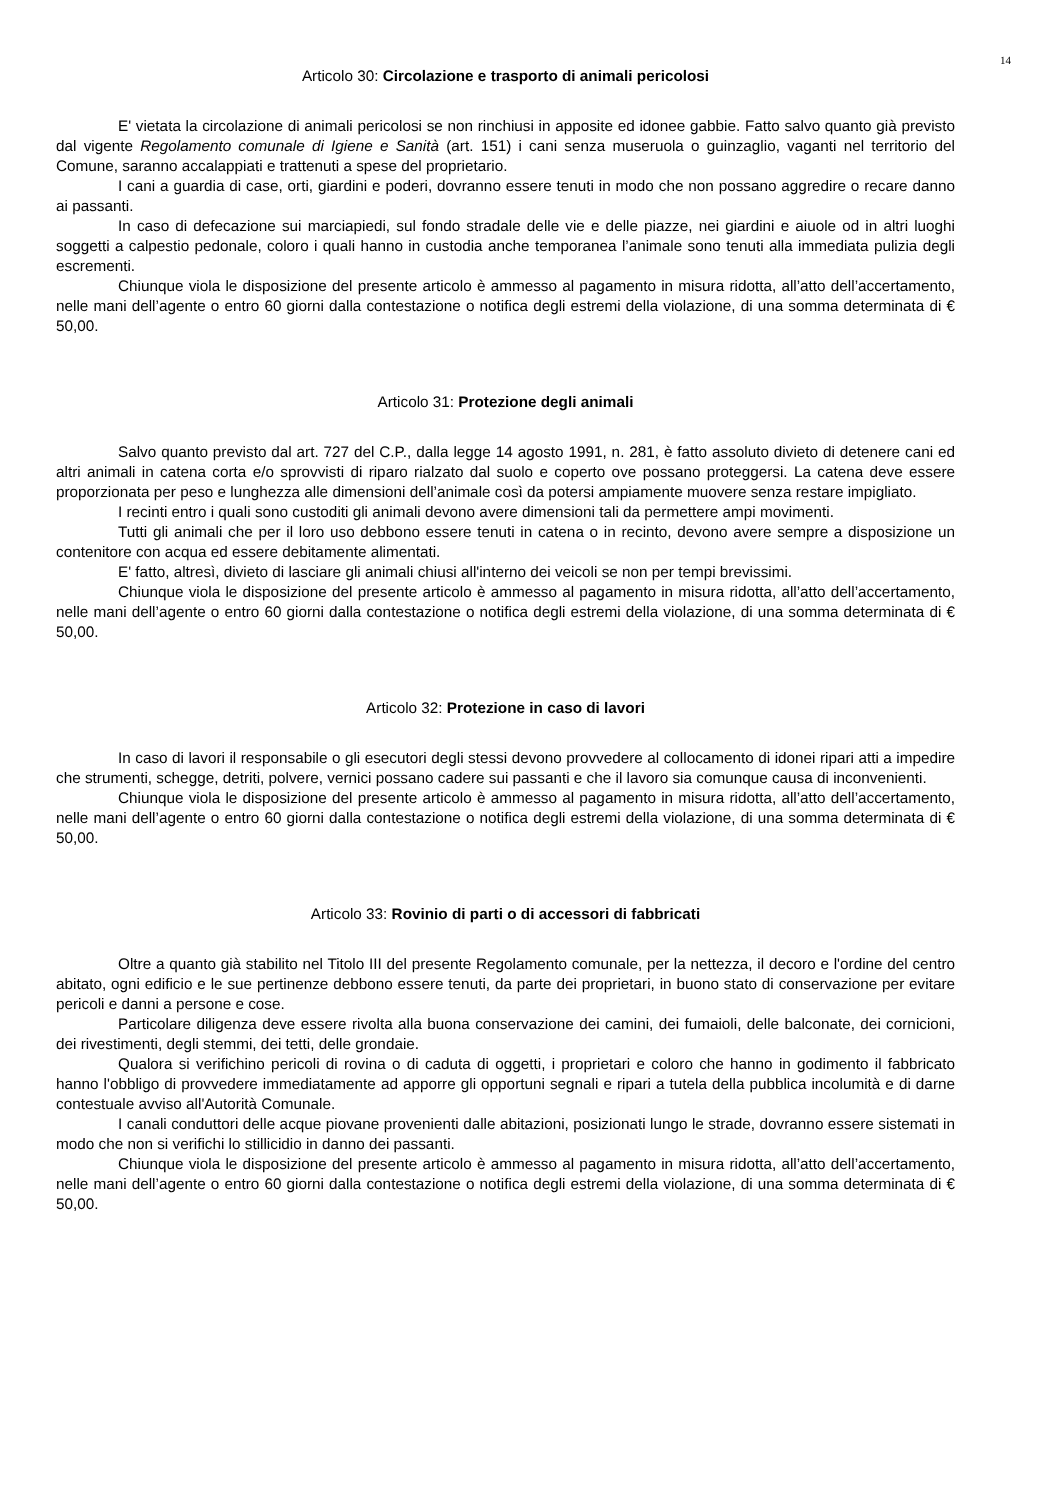14
Articolo 30: Circolazione e trasporto di animali pericolosi
E' vietata la circolazione di animali pericolosi se non rinchiusi in apposite ed idonee gabbie. Fatto salvo quanto già previsto dal vigente Regolamento comunale di Igiene e Sanità (art. 151) i cani senza museruola o guinzaglio, vaganti nel territorio del Comune, saranno accalappiati e trattenuti a spese del proprietario.
I cani a guardia di case, orti, giardini e poderi, dovranno essere tenuti in modo che non possano aggredire o recare danno ai passanti.
In caso di defecazione sui marciapiedi, sul fondo stradale delle vie e delle piazze, nei giardini e aiuole od in altri luoghi soggetti a calpestio pedonale, coloro i quali hanno in custodia anche temporanea l’animale sono tenuti alla immediata pulizia degli escrementi.
Chiunque viola le disposizione del presente articolo è ammesso al pagamento in misura ridotta, all’atto dell’accertamento, nelle mani dell’agente o entro 60 giorni dalla contestazione o notifica degli estremi della violazione, di una somma determinata di € 50,00.
Articolo 31: Protezione degli animali
Salvo quanto previsto dal art. 727 del C.P., dalla legge 14 agosto 1991, n. 281, è fatto assoluto divieto di detenere cani ed altri animali in catena corta e/o sprovvisti di riparo rialzato dal suolo e coperto ove possano proteggersi. La catena deve essere proporzionata per peso e lunghezza alle dimensioni dell’animale così da potersi ampiamente muovere senza restare impigliato.
I recinti entro i quali sono custoditi gli animali devono avere dimensioni tali da permettere ampi movimenti.
Tutti gli animali che per il loro uso debbono essere tenuti in catena o in recinto, devono avere sempre a disposizione un contenitore con acqua ed essere debitamente alimentati.
E' fatto, altresì, divieto di lasciare gli animali chiusi all'interno dei veicoli se non per tempi brevissimi.
Chiunque viola le disposizione del presente articolo è ammesso al pagamento in misura ridotta, all’atto dell’accertamento, nelle mani dell’agente o entro 60 giorni dalla contestazione o notifica degli estremi della violazione, di una somma determinata di € 50,00.
Articolo 32: Protezione in caso di lavori
In caso di lavori il responsabile o gli esecutori degli stessi devono provvedere al collocamento di idonei ripari atti a impedire che strumenti, schegge, detriti, polvere, vernici possano cadere sui passanti e che il lavoro sia comunque causa di inconvenienti.
Chiunque viola le disposizione del presente articolo è ammesso al pagamento in misura ridotta, all’atto dell’accertamento, nelle mani dell’agente o entro 60 giorni dalla contestazione o notifica degli estremi della violazione, di una somma determinata di € 50,00.
Articolo 33: Rovinio di parti o di accessori di fabbricati
Oltre a quanto già stabilito nel Titolo III del presente Regolamento comunale, per la nettezza, il decoro e l'ordine del centro abitato, ogni edificio e le sue pertinenze debbono essere tenuti, da parte dei proprietari, in buono stato di conservazione per evitare pericoli e danni a persone e cose.
Particolare diligenza deve essere rivolta alla buona conservazione dei camini, dei fumaioli, delle balconate, dei cornicioni, dei rivestimenti, degli stemmi, dei tetti, delle grondaie.
Qualora si verifichino pericoli di rovina o di caduta di oggetti, i proprietari e coloro che hanno in godimento il fabbricato hanno l'obbligo di provvedere immediatamente ad apporre gli opportuni segnali e ripari a tutela della pubblica incolumità e di darne contestuale avviso all'Autorità Comunale.
I canali conduttori delle acque piovane provenienti dalle abitazioni, posizionati lungo le strade, dovranno essere sistemati in modo che non si verifichi lo stillicidio in danno dei passanti.
Chiunque viola le disposizione del presente articolo è ammesso al pagamento in misura ridotta, all’atto dell’accertamento, nelle mani dell’agente o entro 60 giorni dalla contestazione o notifica degli estremi della violazione, di una somma determinata di € 50,00.